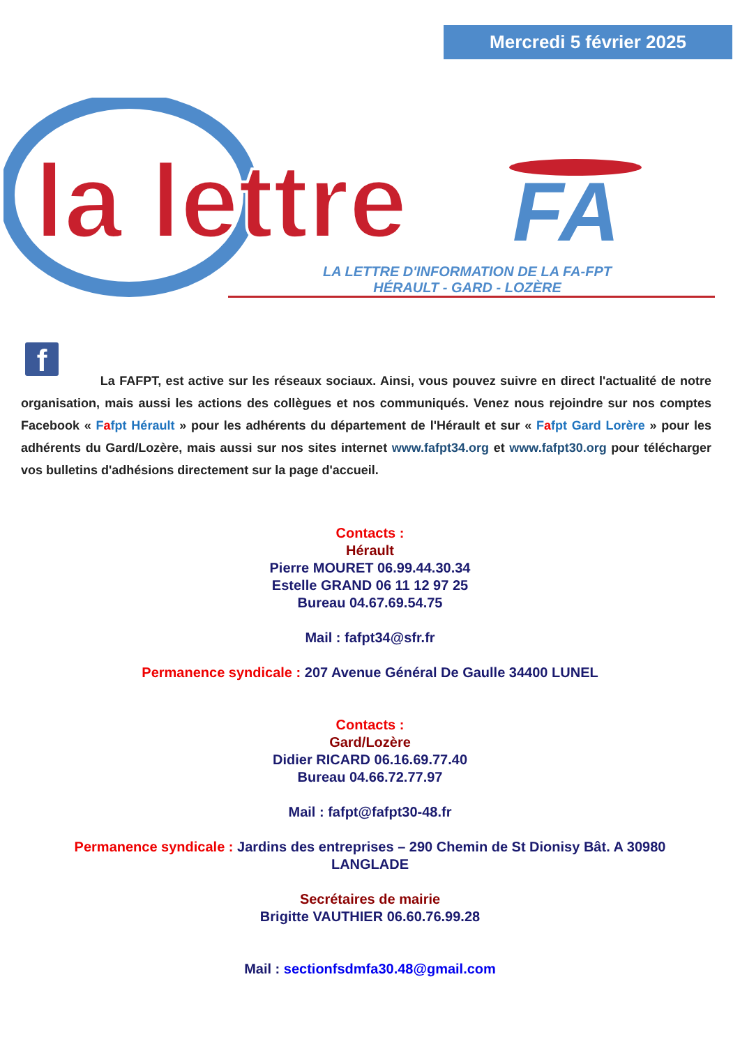Mercredi 5 février 2025
la lettre
FA
LA LETTRE D'INFORMATION DE LA FA-FPT
HÉRAULT - GARD - LOZÈRE
f
La FAFPT, est active sur les réseaux sociaux. Ainsi, vous pouvez suivre en direct l'actualité de notre organisation, mais aussi les actions des collègues et nos communiqués. Venez nous rejoindre sur nos comptes Facebook « Fafpt Hérault » pour les adhérents du département de l'Hérault et sur « Fafpt Gard Lorère » pour les adhérents du Gard/Lozère, mais aussi sur nos sites internet www.fafpt34.org et www.fafpt30.org pour télécharger vos bulletins d'adhésions directement sur la page d'accueil.
Contacts :
Hérault
Pierre MOURET 06.99.44.30.34
Estelle GRAND 06 11 12 97 25
Bureau 04.67.69.54.75
Mail : fafpt34@sfr.fr
Permanence syndicale : 207 Avenue Général De Gaulle 34400 LUNEL
Contacts :
Gard/Lozère
Didier RICARD 06.16.69.77.40
Bureau 04.66.72.77.97
Mail : fafpt@fafpt30-48.fr
Permanence syndicale : Jardins des entreprises – 290 Chemin de St Dionisy Bât. A 30980
LANGLADE
Secrétaires de mairie
Brigitte VAUTHIER 06.60.76.99.28
Mail : sectionfsdmfa30.48@gmail.com